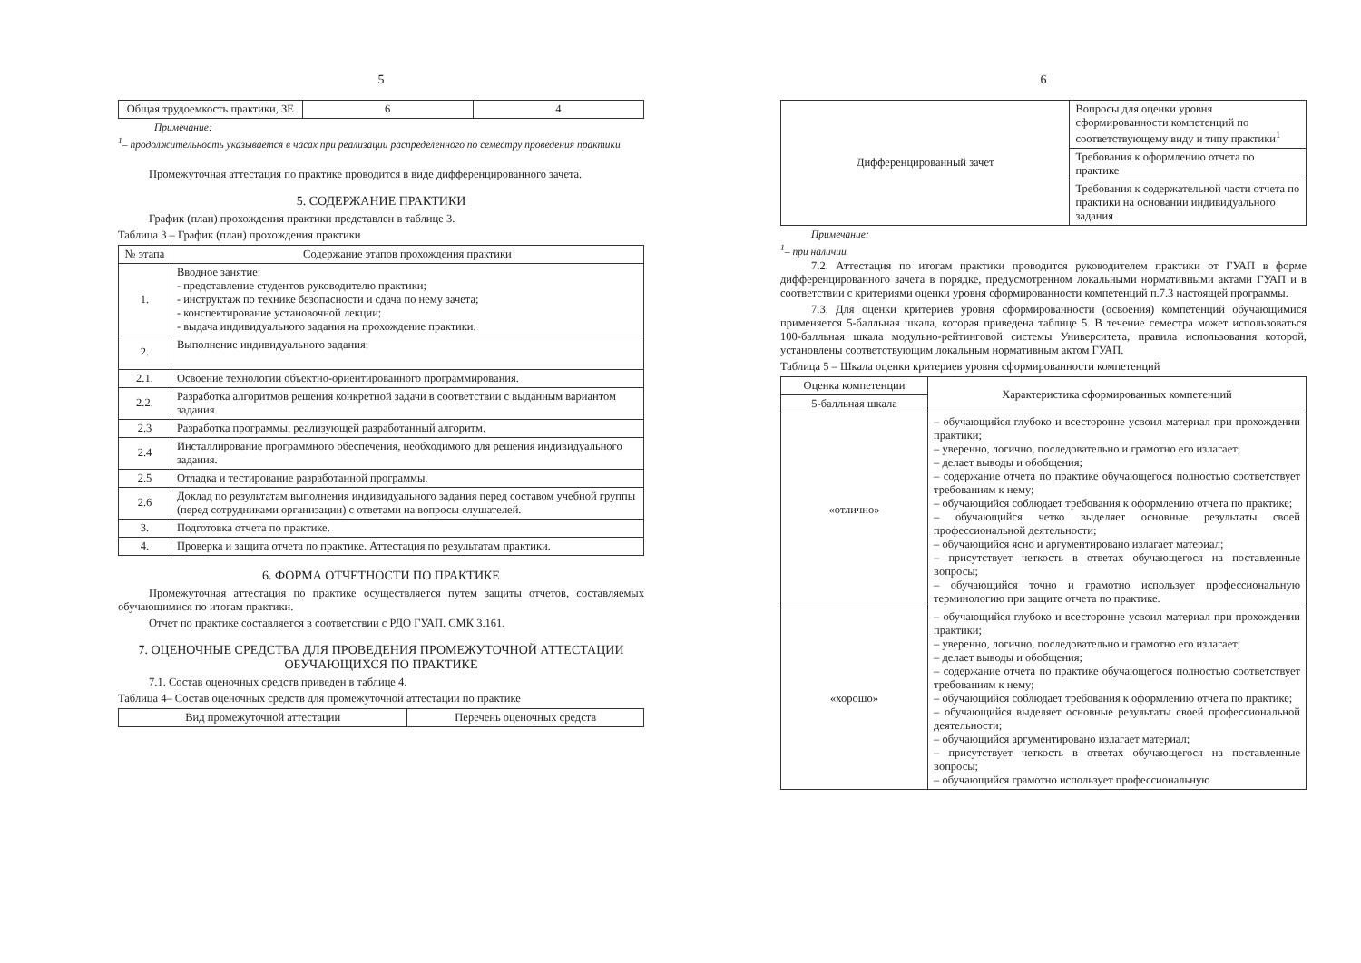5
| Общая трудоемкость практики, ЗЕ | 6 | 4 |
Примечание:
<sup>1</sup>– продолжительность указывается в часах при реализации распределенного по семестру проведения практики
Промежуточная аттестация по практике проводится в виде дифференцированного зачета.
5. СОДЕРЖАНИЕ ПРАКТИКИ
График (план) прохождения практики представлен в таблице 3.
Таблица 3 – График (план) прохождения практики
| № этапа | Содержание этапов прохождения практики |
| --- | --- |
| 1. | Вводное занятие: - представление студентов руководителю практики; - инструктаж по технике безопасности и сдача по нему зачета; - конспектирование установочной лекции; - выдача индивидуального задания на прохождение практики. |
| 2. | Выполнение индивидуального задания: |
| 2.1. | Освоение технологии объектно-ориентированного программирования. |
| 2.2. | Разработка алгоритмов решения конкретной задачи в соответствии с выданным вариантом задания. |
| 2.3 | Разработка программы, реализующей разработанный алгоритм. |
| 2.4 | Инсталлирование программного обеспечения, необходимого для решения индивидуального задания. |
| 2.5 | Отладка и тестирование разработанной программы. |
| 2.6 | Доклад по результатам выполнения индивидуального задания перед составом учебной группы (перед сотрудниками организации) с ответами на вопросы слушателей. |
| 3. | Подготовка отчета по практике. |
| 4. | Проверка и защита отчета по практике. Аттестация по результатам практики. |
6. ФОРМА ОТЧЕТНОСТИ ПО ПРАКТИКЕ
Промежуточная аттестация по практике осуществляется путем защиты отчетов, составляемых обучающимися по итогам практики.
Отчет по практике составляется в соответствии с РДО ГУАП. СМК 3.161.
7. ОЦЕНОЧНЫЕ СРЕДСТВА ДЛЯ ПРОВЕДЕНИЯ ПРОМЕЖУТОЧНОЙ АТТЕСТАЦИИ ОБУЧАЮЩИХСЯ ПО ПРАКТИКЕ
7.1. Состав оценочных средств приведен в таблице 4.
Таблица 4– Состав оценочных средств для промежуточной аттестации по практике
| Вид промежуточной аттестации | Перечень оценочных средств |
6
| Дифференцированный зачет | Вопросы для оценки уровня сформированности компетенций по соответствующему виду и типу практики<sup>1</sup> |
| | Требования к оформлению отчета по практике |
| | Требования к содержательной части отчета по практики на основании индивидуального задания |
Примечание:
<sup>1</sup>– при наличии
7.2. Аттестация по итогам практики проводится руководителем практики от ГУАП в форме дифференцированного зачета в порядке, предусмотренном локальными нормативными актами ГУАП и в соответствии с критериями оценки уровня сформированности компетенций п.7.3 настоящей программы.
7.3. Для оценки критериев уровня сформированности (освоения) компетенций обучающимися применяется 5-балльная шкала, которая приведена таблице 5. В течение семестра может использоваться 100-балльная шкала модульно-рейтинговой системы Университета, правила использования которой, установлены соответствующим локальным нормативным актом ГУАП.
Таблица 5 – Шкала оценки критериев уровня сформированности компетенций
| Оценка компетенции | Характеристика сформированных компетенций |
| 5-балльная шкала | |
| «отлично» | – обучающийся глубоко и всесторонне усвоил материал при прохождении практики; – уверенно, логично, последовательно и грамотно его излагает; – делает выводы и обобщения; – содержание отчета по практике обучающегося полностью соответствует требованиям к нему; – обучающийся соблюдает требования к оформлению отчета по практике; – обучающийся четко выделяет основные результаты своей профессиональной деятельности; – обучающийся ясно и аргументировано излагает материал; – присутствует четкость в ответах обучающегося на поставленные вопросы; – обучающийся точно и грамотно использует профессиональную терминологию при защите отчета по практике. |
| «хорошо» | – обучающийся глубоко и всесторонне усвоил материал при прохождении практики; – уверенно, логично, последовательно и грамотно его излагает; – делает выводы и обобщения; – содержание отчета по практике обучающегося полностью соответствует требованиям к нему; – обучающийся соблюдает требования к оформлению отчета по практике; – обучающийся выделяет основные результаты своей профессиональной деятельности; – обучающийся аргументировано излагает материал; – присутствует четкость в ответах обучающегося на поставленные вопросы; – обучающийся грамотно использует профессиональную |